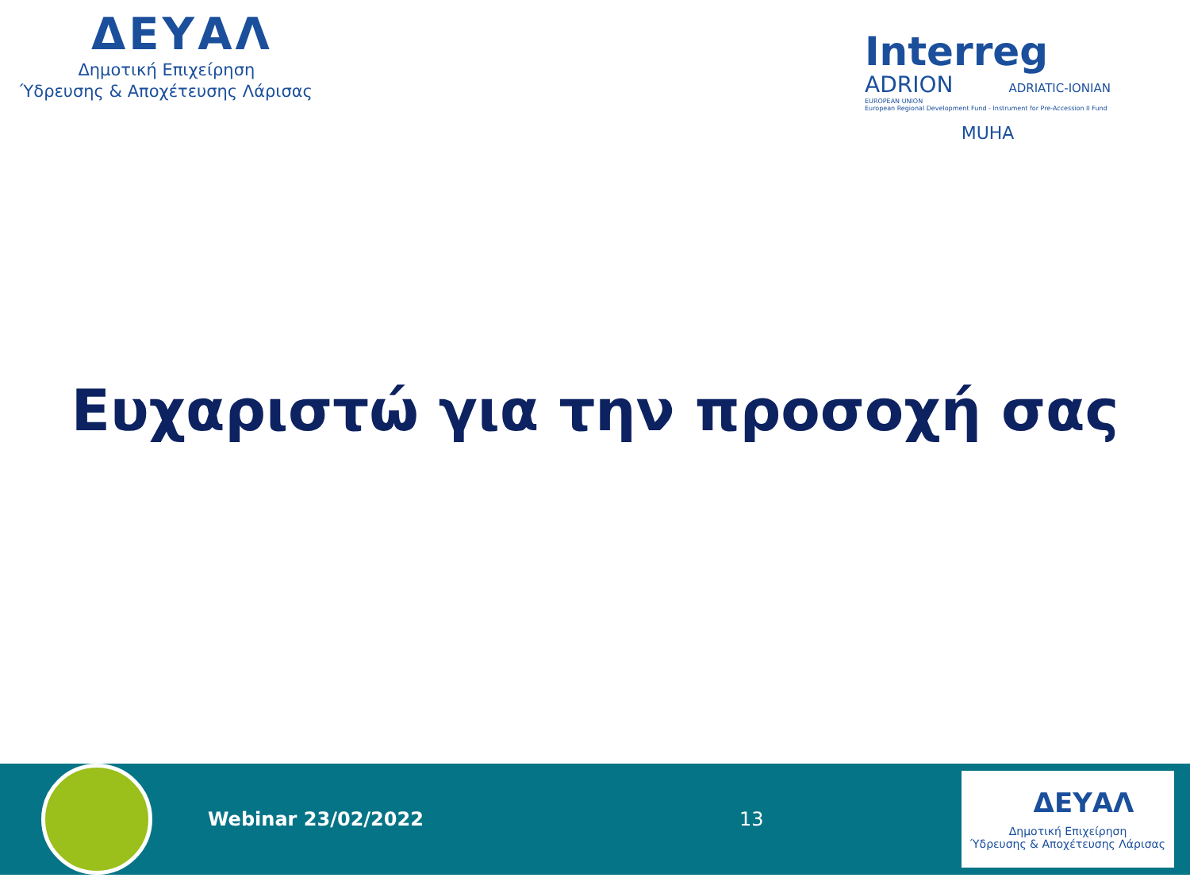ΔΕΥΑΛ
Δημοτική Επιχείρηση
Ύδρευσης & Αποχέτευσης Λάρισας
Interreg
ADRION ADRIATIC-IONIAN
EUROPEAN UNION
European Regional Development Fund - Instrument for Pre-Accession II Fund
MUHA
Ευχαριστώ για την προσοχή σας
Webinar 23/02/2022 13
ΔΕΥΑΛ
Δημοτική Επιχείρηση
Ύδρευσης & Αποχέτευσης Λάρισας